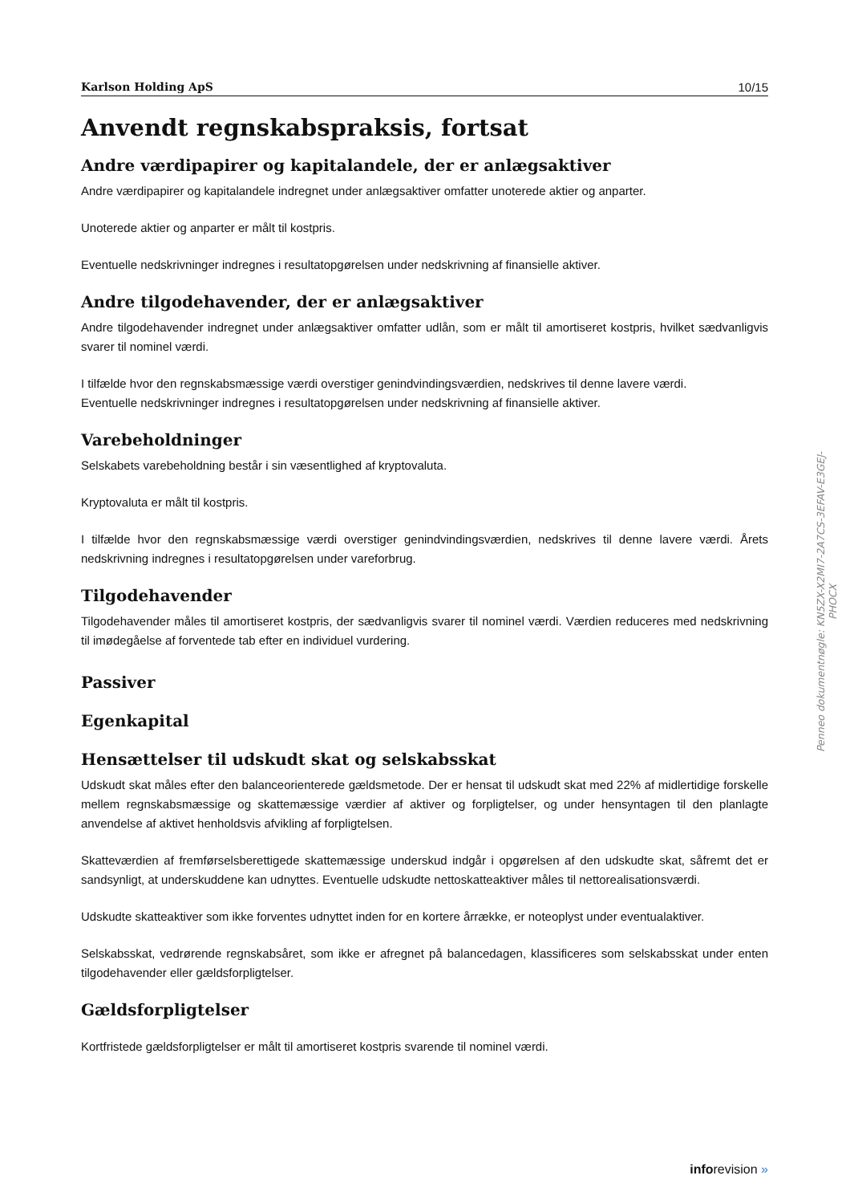Karlson Holding ApS 10/15
Anvendt regnskabspraksis, fortsat
Andre værdipapirer og kapitalandele, der er anlægsaktiver
Andre værdipapirer og kapitalandele indregnet under anlægsaktiver omfatter unoterede aktier og anparter.
Unoterede aktier og anparter er målt til kostpris.
Eventuelle nedskrivninger indregnes i resultatopgørelsen under nedskrivning af finansielle aktiver.
Andre tilgodehavender, der er anlægsaktiver
Andre tilgodehavender indregnet under anlægsaktiver omfatter udlån, som er målt til amortiseret kostpris, hvilket sædvanligvis svarer til nominel værdi.
I tilfælde hvor den regnskabsmæssige værdi overstiger genindvindingsværdien, nedskrives til denne lavere værdi.
Eventuelle nedskrivninger indregnes i resultatopgørelsen under nedskrivning af finansielle aktiver.
Varebeholdninger
Selskabets varebeholdning består i sin væsentlighed af kryptovaluta.
Kryptovaluta er målt til kostpris.
I tilfælde hvor den regnskabsmæssige værdi overstiger genindvindingsværdien, nedskrives til denne lavere værdi. Årets nedskrivning indregnes i resultatopgørelsen under vareforbrug.
Tilgodehavender
Tilgodehavender måles til amortiseret kostpris, der sædvanligvis svarer til nominel værdi. Værdien reduceres med nedskrivning til imødegåelse af forventede tab efter en individuel vurdering.
Passiver
Egenkapital
Hensættelser til udskudt skat og selskabsskat
Udskudt skat måles efter den balanceorienterede gældsmetode. Der er hensat til udskudt skat med 22% af midlertidige forskelle mellem regnskabsmæssige og skattemæssige værdier af aktiver og forpligtelser, og under hensyntagen til den planlagte anvendelse af aktivet henholdsvis afvikling af forpligtelsen.
Skatteværdien af fremførselsberettigede skattemæssige underskud indgår i opgørelsen af den udskudte skat, såfremt det er sandsynligt, at underskuddene kan udnyttes. Eventuelle udskudte nettoskatteaktiver måles til nettorealisationsværdi.
Udskudte skatteaktiver som ikke forventes udnyttet inden for en kortere årrække, er noteoplyst under eventualaktiver.
Selskabsskat, vedrørende regnskabsåret, som ikke er afregnet på balancedagen, klassificeres som selskabsskat under enten tilgodehavender eller gældsforpligtelser.
Gældsforpligtelser
Kortfristede gældsforpligtelser er målt til amortiseret kostpris svarende til nominel værdi.
Penneo dokumentnøgle: KN5ZX-X2MI7-2A7CS-3EFAV-E3GEJ-PHOCX
inforevision »